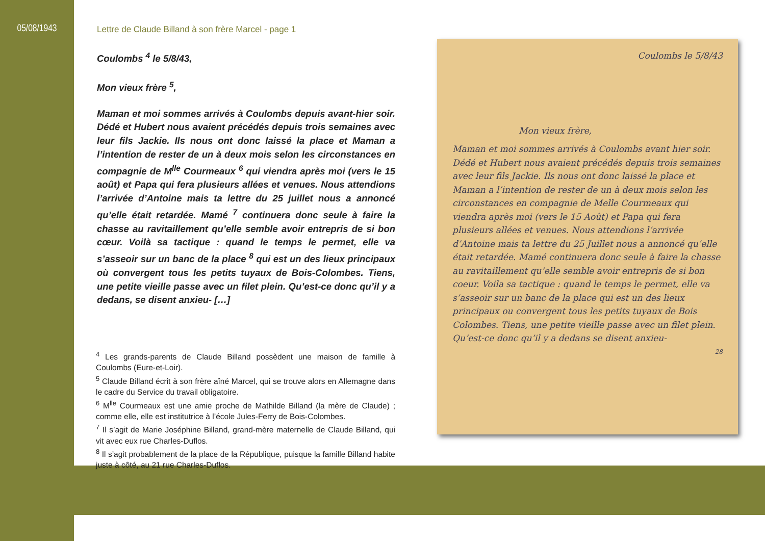05/08/1943
Lettre de Claude Billand à son frère Marcel - page 1
Coulombs <sup>4</sup> le 5/8/43,
Mon vieux frère <sup>5</sup>,
Maman et moi sommes arrivés à Coulombs depuis avant-hier soir. Dédé et Hubert nous avaient précédés depuis trois semaines avec leur fils Jackie. Ils nous ont donc laissé la place et Maman a l’intention de rester de un à deux mois selon les circonstances en compagnie de M<sup>lle</sup> Courmeaux <sup>6</sup> qui viendra après moi (vers le 15 août) et Papa qui fera plusieurs allées et venues. Nous attendions l’arrivée d’Antoine mais ta lettre du 25 juillet nous a annoncé qu’elle était retardée. Mamé <sup>7</sup> continuera donc seule à faire la chasse au ravitaillement qu’elle semble avoir entrepris de si bon cœur. Voilà sa tactique : quand le temps le permet, elle va s’asseoir sur un banc de la place <sup>8</sup> qui est un des lieux principaux où convergent tous les petits tuyaux de Bois-Colombes. Tiens, une petite vieille passe avec un filet plein. Qu’est-ce donc qu’il y a dedans, se disent anxieu- […]
<sup>4</sup> Les grands-parents de Claude Billand possèdent une maison de famille à Coulombs (Eure-et-Loir).
<sup>5</sup> Claude Billand écrit à son frère aîné Marcel, qui se trouve alors en Allemagne dans le cadre du Service du travail obligatoire.
<sup>6</sup> M<sup>lle</sup> Courmeaux est une amie proche de Mathilde Billand (la mère de Claude) ; comme elle, elle est institutrice à l’école Jules-Ferry de Bois-Colombes.
<sup>7</sup> Il s’agit de Marie Joséphine Billand, grand-mère maternelle de Claude Billand, qui vit avec eux rue Charles-Duflos.
<sup>8</sup> Il s’agit probablement de la place de la République, puisque la famille Billand habite juste à côté, au 21 rue Charles-Duflos.
Coulombs le 5/8/43
Mon vieux frère,
Maman et moi sommes arrivés à Coulombs avant hier soir. Dédé et Hubert nous avaient précédés depuis trois semaines avec leur fils Jackie. Ils nous ont donc laissé la place et Maman a l’intention de rester de un à deux mois selon les circonstances en compagnie de Melle Courmeaux qui viendra après moi (vers le 15 Août) et Papa qui fera plusieurs allées et venues. Nous attendions l’arrivée d’Antoine mais ta lettre du 25 Juillet nous a annoncé qu’elle était retardée. Mamé continuera donc seule à faire la chasse au ravitaillement qu’elle semble avoir entrepris de si bon coeur. Voila sa tactique : quand le temps le permet, elle va s’asseoir sur un banc de la place qui est un des lieux principaux ou convergent tous les petits tuyaux de Bois Colombes. Tiens, une petite vieille passe avec un filet plein. Qu’est-ce donc qu’il y a dedans se disent anxieu-
28